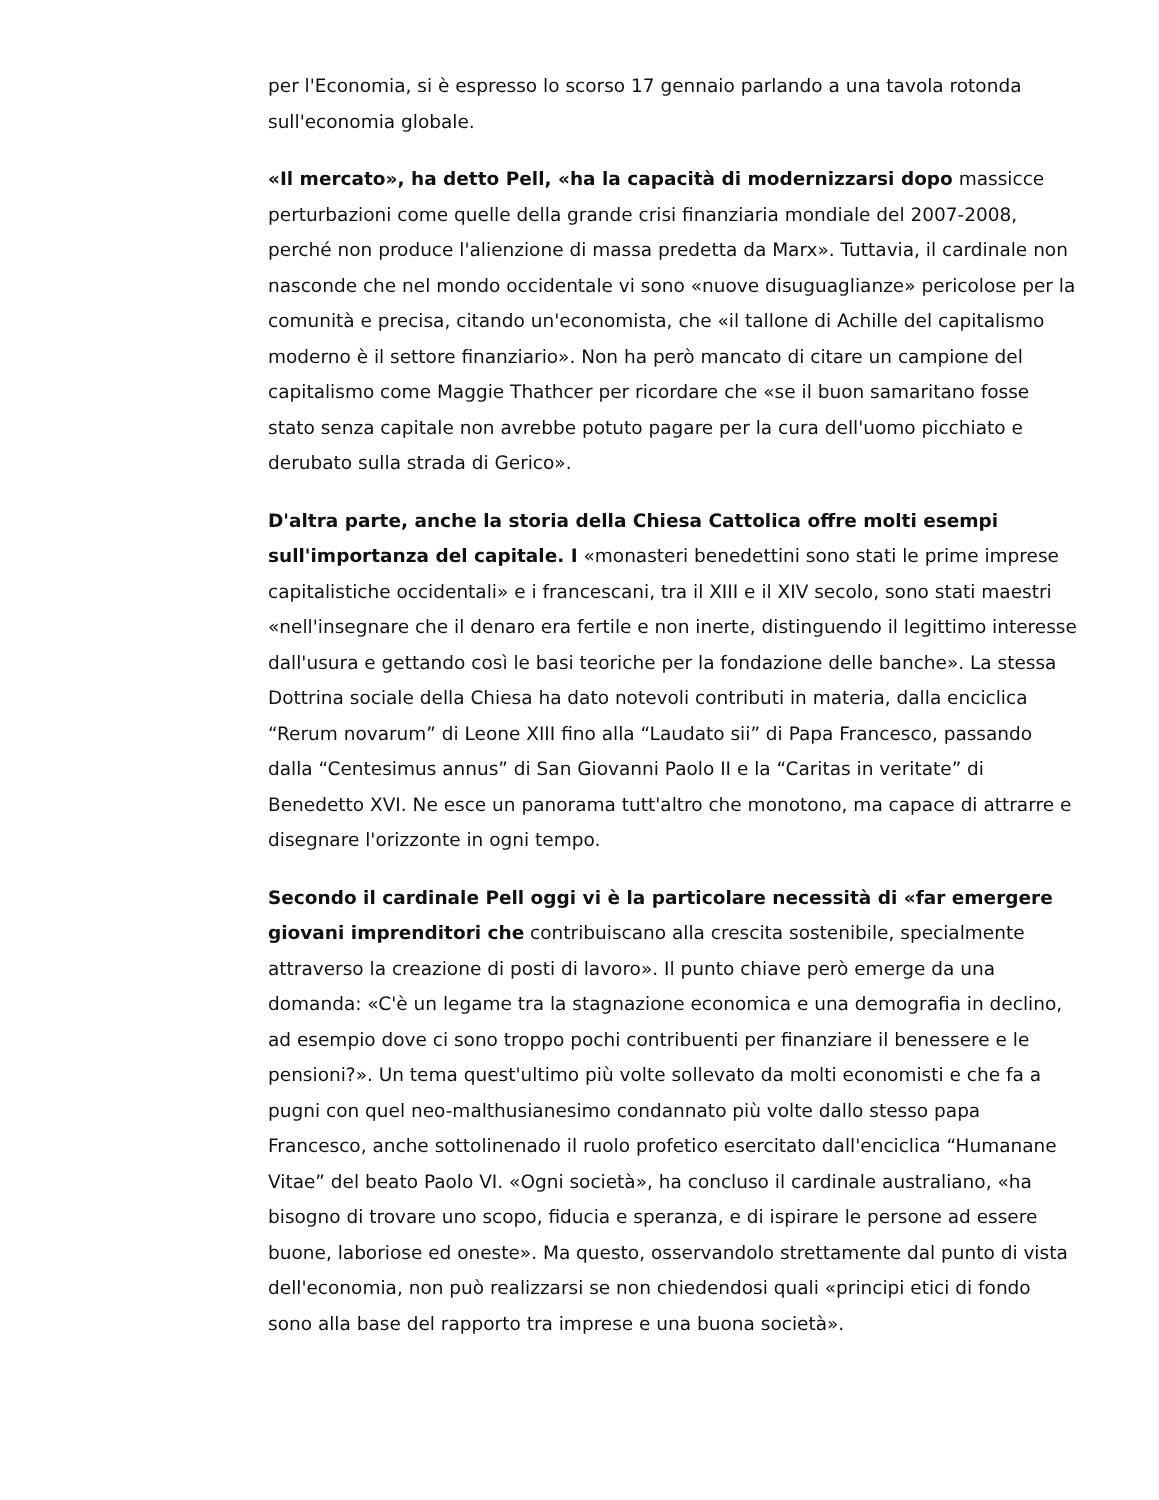per l'Economia, si è espresso lo scorso 17 gennaio parlando a una tavola rotonda sull'economia globale.
«Il mercato», ha detto Pell, «ha la capacità di modernizzarsi dopo massicce perturbazioni come quelle della grande crisi finanziaria mondiale del 2007-2008, perché non produce l'alienzione di massa predetta da Marx». Tuttavia, il cardinale non nasconde che nel mondo occidentale vi sono «nuove disuguaglianze» pericolose per la comunità e precisa, citando un'economista, che «il tallone di Achille del capitalismo moderno è il settore finanziario». Non ha però mancato di citare un campione del capitalismo come Maggie Thathcer per ricordare che «se il buon samaritano fosse stato senza capitale non avrebbe potuto pagare per la cura dell'uomo picchiato e derubato sulla strada di Gerico».
D'altra parte, anche la storia della Chiesa Cattolica offre molti esempi sull'importanza del capitale. I «monasteri benedettini sono stati le prime imprese capitalistiche occidentali» e i francescani, tra il XIII e il XIV secolo, sono stati maestri «nell'insegnare che il denaro era fertile e non inerte, distinguendo il legittimo interesse dall'usura e gettando così le basi teoriche per la fondazione delle banche». La stessa Dottrina sociale della Chiesa ha dato notevoli contributi in materia, dalla enciclica “Rerum novarum” di Leone XIII fino alla “Laudato sii” di Papa Francesco, passando dalla “Centesimus annus” di San Giovanni Paolo II e la “Caritas in veritate” di Benedetto XVI. Ne esce un panorama tutt'altro che monotono, ma capace di attrarre e disegnare l'orizzonte in ogni tempo.
Secondo il cardinale Pell oggi vi è la particolare necessità di «far emergere giovani imprenditori che contribuiscano alla crescita sostenibile, specialmente attraverso la creazione di posti di lavoro». Il punto chiave però emerge da una domanda: «C'è un legame tra la stagnazione economica e una demografia in declino, ad esempio dove ci sono troppo pochi contribuenti per finanziare il benessere e le pensioni?». Un tema quest'ultimo più volte sollevato da molti economisti e che fa a pugni con quel neo-malthusianesimo condannato più volte dallo stesso papa Francesco, anche sottolinenado il ruolo profetico esercitato dall'enciclica “Humanane Vitae” del beato Paolo VI. «Ogni società», ha concluso il cardinale australiano, «ha bisogno di trovare uno scopo, fiducia e speranza, e di ispirare le persone ad essere buone, laboriose ed oneste». Ma questo, osservandolo strettamente dal punto di vista dell'economia, non può realizzarsi se non chiedendosi quali «principi etici di fondo sono alla base del rapporto tra imprese e una buona società».